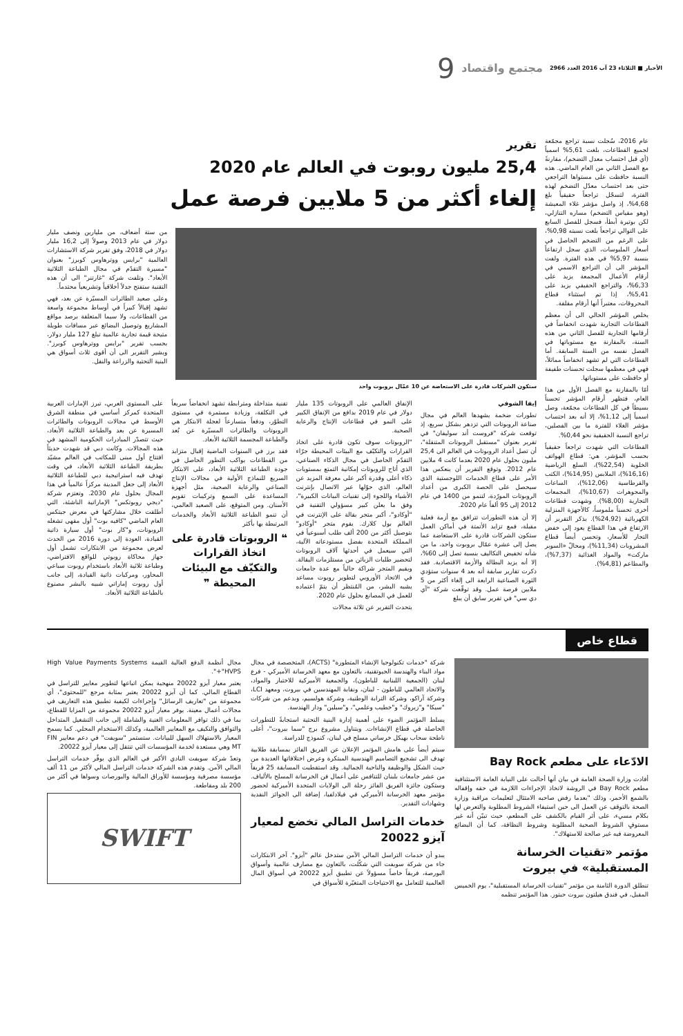9 مجتمع واقتصاد الأخبار ■ الثلاثاء 23 آب 2016 العدد 2966
عام 2016، سُجلت نسبة تراجع مجمّعة لجميع القطاعات، بلغت 5,61% اسمياً (أي قبل احتساب معدل التضخم)، مقارنةً مع الفصل الثاني من العام الماضي. هذه النسبة حافظت على مستواها التراجعي حتى بعد احتساب معدّل التضخم لهذه الفترة، لتسجّل تراجعاً حقيقياً بلغ 4,68%، إذ واصل مؤشر غلاء المعيشة (وهو مقياس التضخم) مساره التنازلي، لكن بوتيرة أبطأ، فسجل للفصل السابع على التوالي تراجعاً بلغت نسبته 0,98%، على الرغم من التضخم الحاصل في أسعار الملبوسات، الذي سجل ارتفاعاً بنسبة 5,97% في هذه الفترة. ولفت المؤشر الى أن التراجع الاسمي في أرقام الأعمال المجمعة يزيد على 6,33%، والتراجع الحقيقي يزيد على 5,41%، إذا تم استثناء قطاع المحروقات، معتبراً أنها أرقام مقلقة.
يخلص المؤشر الحالي الى أن معظم القطاعات التجارية شهدت انخفاضاً في أرقامها التجارية للفصل الثاني من هذه السنة، بالمقارنة مع مستوياتها في الفصل نفسه من السنة السابقة. أما القطاعات التي لم تشهد انخفاضاً مماثلاً، فهي في معظمها سجلت تحسنات طفيفة أو حافظت على مستوياتها.
أمّا بالمقارنة مع الفصل الأول من هذا العام، فتظهر أرقام المؤشر تحسناً بسيطاً في كل القطاعات مجمّعة، وصل اسمياً إلى 1,12%، إلا أنه بعد احتساب مؤشر الغلاء للفترة ما بين الفصلين، تراجع النسبة الحقيقية نحو 0,44%.
القطاعات التي شهدت تراجعاً حقيقياً بحسب المؤشر، هي: قطاع الهواتف الخلوية (22,54%)، السلع الرياضية (16,16%)، الملابس (14,95%)، الكتب والقرطاسية (12,06%)، الساعات والمجوهرات (10,67%)، المجمعات التجارية (8,00%). وشهدت قطاعات أخرى تحسناً ملموساً، كالأجهزة المنزلية الكهربائية (24,92%). يذكر التقرير أن الارتفاع في هذا القطاع يعود إلى خفض التجار للأسعار، وتحسن أيضاً قطاع المشروبات (11,34%)، ومحالّ «السوبر ماركت» والمواد الغذائية (7,37%)، والمطاعم (4,81%).
تقرير
25,4 مليون روبوت في العالم عام 2020
إلغاء أكثر من 5 ملايين فرصة عمل
ستكون الشركات قادرة على الاستعاضة عن 10 عمّال بروبوت واحد
من ستة أضعاف، من مليارين ونصف مليار دولار في عام 2013 وصولاً إلى 16,2 مليار دولار في 2018، وفق تقرير شركة الاستشارات العالمية "برايس ووترهاوس كوبرز" بعنوان "مسيرة التقدّم في مجال الطباعة الثلاثية الأبعاد". وتلفت شركة "غارتنر" الى أن هذه التقنية ستفتح جدلاً أخلاقياً وتشريعياً محتدماً.
وعلى صعيد الطائرات المسيّرة عن بعد، فهي تشهد إقبالاً كبيراً في أوساط مجموعة واسعة من القطاعات، ولا سيما المتعلقة برصد مواقع المشاريع وتوصيل البضائع عبر مسافات طويلة متيحة قيمة تجارية عالمية تبلغ 127 مليار دولار، بحسب تقرير "برايس ووترهاوس كوبرز". ويشير التقرير الى أن أقوى ثلاث أسواق هي البنية التحتية والزراعة والنقل.
إيفا الشوفي
تطورات ضخمة يشهدها العالم في مجال صناعة الروبوتات التي تزدهر بشكل سريع، إذ توقعت شركة "فروست أند سوليفان" في تقرير بعنوان "مستقبل الروبوتات المتنقلة"، أن تصل أعداد الروبوتات في العالم الى 25,4 مليون بحلول عام 2020 بعدما كانت 4 ملايين عام 2012. وتوقع التقرير أن ينعكس هذا الأمر على قطاع الخدمات اللوجستية الذي سيحصل على الحصة الكبرى من أعداد الروبوتات المورّدة، لتنمو من 1400 في عام 2012 إلى 95 ألفاً عام 2020.
إلا أن هذه التطورات تترافق مع أزمة فعلية مقبلة، فمع تزايد الأتمتة في أماكن العمل ستكون الشركات قادرة على الاستعاضة عما يصل إلى عشرة عمّال بروبوت واحد، ما من شأنه تخفيض التكاليف بنسبة تصل إلى 60%، إلا أنه يزيد البطالة والأزمة الاقتصادية. فقد ذكرت تقارير سابقة أنه بعد 4 سنوات ستؤدي الثورة الصناعية الرابعة الى إلغاء أكثر من 5 ملايين فرصة عمل. وقد توقّعت شركة "آي دي سي" في تقرير سابق أن يبلغ
الإنفاق العالمي على الروبوتات 135 مليار دولار في عام 2019 بدافع من الإنفاق الكبير على النمو في قطاعات الإنتاج والرعاية الصحية.
"الروبوتات سوف تكون قادرة على اتخاذ القرارات والتكيّف مع البيئات المحيطة جرّاء التقدّم الحاصل في مجال الذكاء الصناعي، الذي أتاح للروبوتات إمكانية التمتع بمستويات ذكاء أعلى وقدرة أكبر على معرفة المزيد عن العالم، الذي حوّلها عبر الاتصال بإنترنت الأشياء واللجوء إلى تقنيات البيانات الكبيرة"، وفق ما يعلن كبير مسؤولي التقنية في "أوكادو"، أكبر متجر بقالة على الإنترنت في العالم بول كلارك. يقوم متجر "أوكادو" بتوصيل أكثر من 200 ألف طلب أسبوعياً في المملكة المتحدة بفضل مستودعاته الآلية، التي سيعمل في أحدثها آلاف الروبوتات لتحضير طلبات الزبائن من مستلزمات البقالة. ويقيم المتجر شراكة حالياً مع عدة جامعات في الاتحاد الأوروبي لتطوير روبوت مساعد يشبه البشر، من المُنتظر أن يتمّ اعتماده للعمل في المصانع بحلول عام 2020.
يتحدث التقرير عن ثلاثة مجالات
تقنية متداخلة ومترابطة تشهد انخفاضاً سريعاً في التكلفة، وزيادة مستمرة في مستوى التطوّر، ودفعاً متسارعاً لعجلة الابتكار هي الروبوتات والطائرات المسيّرة عن بُعد والطباعة المجسمة الثلاثية الأبعاد.
فقد برز في السنوات الماضية إقبال متزايد من القطاعات يواكب التطور الحاصل في جودة الطباعة الثلاثية الأبعاد، على الابتكار السريع للنماذج الأولية في مجالات الإنتاج الصناعي والرعاية الصحية، مثل أجهزة المساعدة على السمع وتركيبات تقويم الأسنان. ومن المتوقع، على الصعيد العالمي، أن تنمو الطباعة الثلاثية الأبعاد والخدمات المرتبطة بها بأكثر
❝ الروبوتات قادرة على اتخاذ القرارات والتكيّف مع البيئات المحيطة ❞
على المستوى العربي، تبرز الإمارات العربية المتحدة كمركز أساسي في منطقة الشرق الأوسط في مجالات الروبوتات والطائرات المسيرة عن بعد والطباعة الثلاثية الأبعاد، حيث تتصدّر المبادرات الحكومية المشهد في هذه المجالات. وكانت دبي قد شهدت حديثاً افتتاح أول مبنى للمكاتب في العالم مشيّد بطريقة الطباعة الثلاثية الأبعاد، في وقت تهدف فيه استراتيجية دبي للطباعة الثلاثية الأبعاد إلى جعل المدينة مركزاً عالمياً في هذا المجال بحلول عام 2030. وتعتزم شركة "ديجي روبوتكس" الإماراتية الناشئة، التي أطلقت خلال مشاركتها في معرض جيتكس العام الماضي "كافيه بوت" أول مقهى تشغله الروبوتات، و"كار بوت" أول سيارة ذاتية القيادة، العودة إلى دورة 2016 من الحدث لعرض مجموعة من الابتكارات تشمل أول جهاز محاكاة روبوتي للواقع الافتراضي، وطباعة ثلاثية الأبعاد باستخدام روبوت سباعي المحاور، ومركبات ذاتية القيادة، إلى جانب أول روبوت إماراتي شبيه بالبشر مصنوع بالطباعة الثلاثية الأبعاد.
قطاع خاص
الادّعاء على مطعم Bay Rock
أفادت وزارة الصحة العامة في بيان أنها أحالت على النيابة العامة الاستئنافية مطعم Bay Rock في الروشة لاتخاذ الإجراءات اللازمة في حقه وإقفاله بالشمع الأحمر، وذلك "بعدما رفض صاحبه الامتثال لتعليمات مراقبة وزارة الصحة بالتوقف عن العمل الى حين استيفاء الشروط المطلوبة والتعرض لها بكلام مسيء، على أثر القيام بالكشف على المطعم، حيث تبيّن أنه غير مستوفٍ الشروط الصحية المطلوبة وشروط النظافة، كما أن البضائع المعروضة فيه غير صالحة للاستهلاك".
مؤتمر «تقنيات الخرسانة المستقبلية» في بيروت
تنطلق الدورة الثامنة من مؤتمر "تقنيات الخرسانة المستقبلية"، يوم الخميس المقبل، في فندق هيلتون بيروت حبتور. هذا المؤتمر تنظمه
شركة "خدمات تكنولوجيا الإنشاء المتطورة" (ACTS)، المتخصصة في مجال مواد البناء والهندسة الجيوتقنية، بالتعاون مع معهد الخرسانة الأميركي - فرع لبنان (الجمعية اللبنانية للباطون)، والجمعية الأميركية للاختبار والمواد، والاتحاد العالمي للباطون - لبنان، ونقابة المهندسين في بيروت، ومعهد LCI، وشركة آراكو، وشركة الترابة الوطنية، وشركة هولسيم، وبدعم من شركات "سيكا" و"زيروك" و"خطيب وعلمي"، و"سبلين" ودار الهندسة.
يسلط المؤتمر الضوء على أهمية إدارة البنية التحتية استجابةً للتطورات الحاصلة في قطاع الإنشاءات. ويتناول مشروع برج "سما بيروت"، أعلى ناطحة سحاب بهيكل خرساني مسلح في لبنان، كنموذج للدراسة.
سيتم أيضاً على هامش المؤتمر الإعلان عن الفريق الفائز بمسابقة طلابية تهدف الى تشجيع التصاميم الهندسية المبتكرة وعرض اختلافاتها العديدة من حيث الشكل والوظيفة والناحية الجمالية. وقد استقطبت المسابقة 25 فريقاً من عشر جامعات بلبنان للتنافس على أعمال فن الخرسانة المسلح بالألياف. وستكون جائزة الفريق الفائز رحلة الى الولايات المتحدة الأميركية لحضور مؤتمر معهد الخرسانة الأميركي في فيلادلفيا، إضافة الى الجوائز النقدية وشهادات التقدير.
خدمات التراسل المالي تخضع لمعيار آيزو 20022
يبدو أن خدمات التراسل المالي الآمن ستدخل عالم "آيزو". آخر الابتكارات جاء من شركة سويفت التي شكّلت، بالتعاون مع مصارف عالمية وأسواق البورصة، فريقاً خاصاً مسؤولاً عن تطبيق آيزو 20022 في أسواق المال العالمية للتعامل مع الاحتياجات المتغيّرة للأسواق في
مجال أنظمة الدفع العالية القيمة High Value Payments Systems "HVPS+".
يعتبر معيار آيزو 20022 منهجية يمكن اتباعها لتطوير معايير للتراسل في القطاع المالي. كما أن آيزو 20022 يعتبر بمثابة مرجع "للمحتوى"، أي مجموعة من "تعاريف الرسائل" وإجراءات لكيفية تطبيق هذه التعاريف في مجالات أعمال معينة. يوفر معيار آيزو 20022 مجموعة من المزايا للقطاع، بما في ذلك توافر المعلومات الغنية والشاملة إلى جانب التشغيل المتداخل والتوافق والتكيف مع المعايير العالمية، وكذلك الاستخدام المحلي. كما يسمح المعيار بالاستهلاك السهل للبيانات. ستستمر "سويفت" في دعم معايير FIN MT وهي مستعدة لخدمة المؤسسات التي تنتقل إلى معيار آيزو 20022.
وتعدّ شركة سويفت النادي الأكبر في العالم الذي يوفّر خدمات التراسل المالي الآمن. وتقدم هذه الشركة خدمات التراسل المالي لأكثر من 11 ألف مؤسسة مصرفية ومؤسسة للأوراق المالية والبورصات وسواها في أكثر من 200 بلد ومقاطعة.
SWIFT